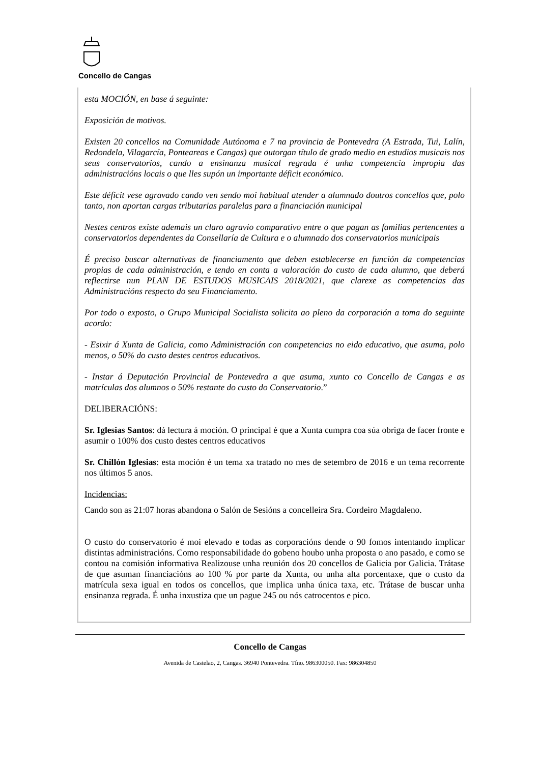Concello de Cangas
esta MOCIÓN, en base á seguinte:
Exposición de motivos.
Existen 20 concellos na Comunidade Autónoma e 7 na provincia de Pontevedra (A Estrada, Tui, Lalín, Redondela, Vilagarcía, Ponteareas e Cangas) que outorgan título de grado medio en estudios musicais nos seus conservatorios, cando a ensinanza musical regrada é unha competencia impropia das administracións locais o que lles supón un importante déficit económico.
Este déficit vese agravado cando ven sendo moi habitual atender a alumnado doutros concellos que, polo tanto, non aportan cargas tributarias paralelas para a financiación municipal
Nestes centros existe ademais un claro agravio comparativo entre o que pagan as familias pertencentes a conservatorios dependentes da Consellaría de Cultura e o alumnado dos conservatorios municipais
É preciso buscar alternativas de financiamento que deben establecerse en función da competencias propias de cada administración, e tendo en conta a valoración do custo de cada alumno, que deberá reflectirse nun PLAN DE ESTUDOS MUSICAIS 2018/2021, que clarexe as competencias das Administracións respecto do seu Financiamento.
Por todo o exposto, o Grupo Municipal Socialista solicita ao pleno da corporación a toma do seguinte acordo:
- Esixir á Xunta de Galicia, como Administración con competencias no eido educativo, que asuma, polo menos, o 50% do custo destes centros educativos.
- Instar á Deputación Provincial de Pontevedra a que asuma, xunto co Concello de Cangas e as matrículas dos alumnos o 50% restante do custo do Conservatorio.”
DELIBERACIÓNS:
Sr. Iglesias Santos: dá lectura á moción. O principal é que a Xunta cumpra coa súa obriga de facer fronte e asumir o 100% dos custo destes centros educativos
Sr. Chillón Iglesias: esta moción é un tema xa tratado no mes de setembro de 2016 e un tema recorrente nos últimos 5 anos.
Incidencias:
Cando son as 21:07 horas abandona o Salón de Sesións a concelleira Sra. Cordeiro Magdaleno.
O custo do conservatorio é moi elevado e todas as corporacións dende o 90 fomos intentando implicar distintas administracións. Como responsabilidade do gobeno houbo unha proposta o ano pasado, e como se contou na comisión informativa Realizouse unha reunión dos 20 concellos de Galicia por Galicia. Trátase de que asuman financiacións ao 100 % por parte da Xunta, ou unha alta porcentaxe, que o custo da matrícula sexa igual en todos os concellos, que implica unha única taxa, etc. Trátase de buscar unha ensinanza regrada. É unha inxustiza que un pague 245 ou nós catrocentos e pico.
Concello de Cangas
Avenida de Castelao, 2, Cangas. 36940 Pontevedra. Tfno. 986300050. Fax: 986304850